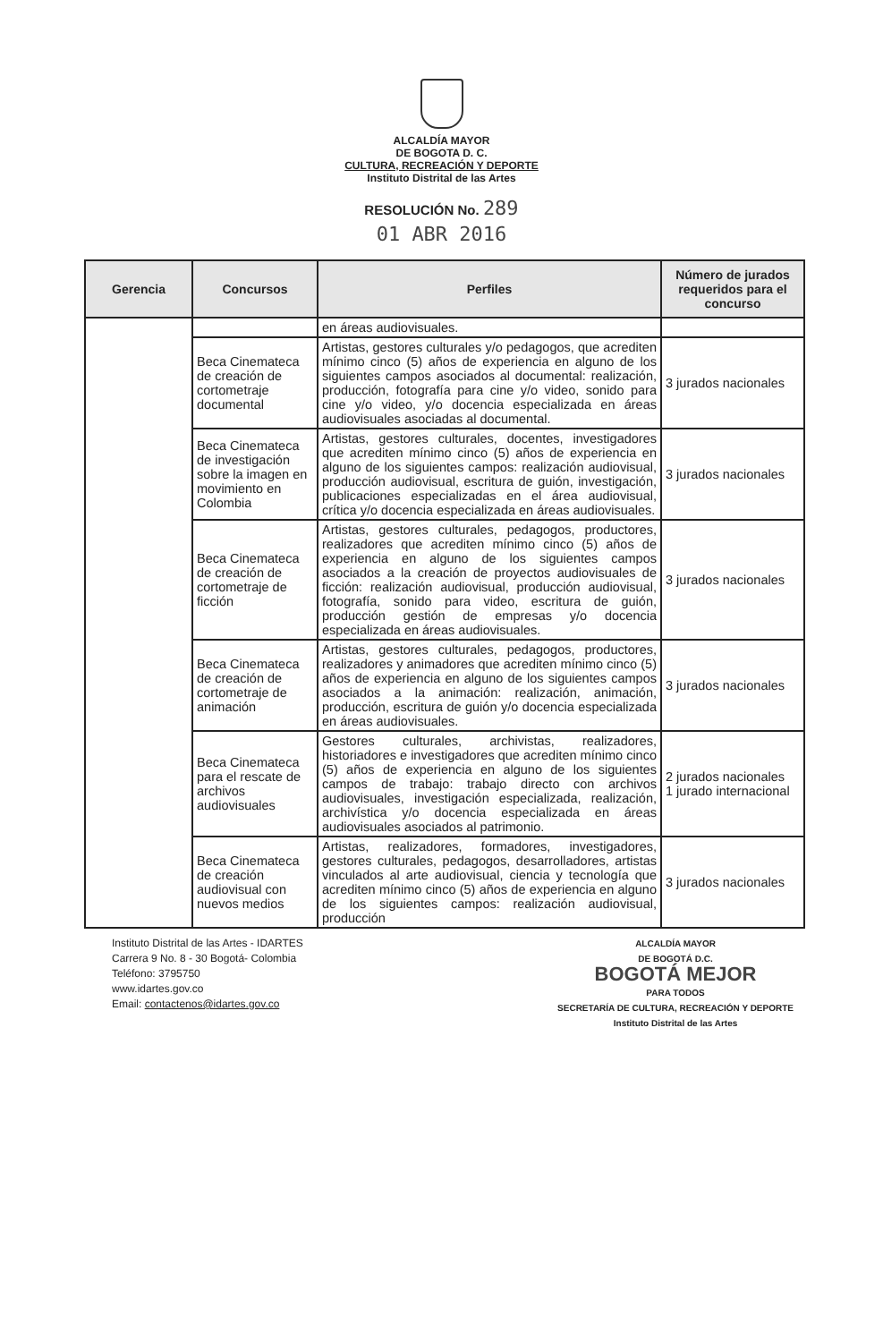ALCALDÍA MAYOR
DE BOGOTA D. C.
CULTURA, RECREACIÓN Y DEPORTE
Instituto Distrital de las Artes
RESOLUCIÓN No. 289
01 ABR 2016
| Gerencia | Concursos | Perfiles | Número de jurados requeridos para el concurso |
| --- | --- | --- | --- |
| | | en áreas audiovisuales. | |
| | Beca Cinemateca de creación de cortometraje documental | Artistas, gestores culturales y/o pedagogos, que acrediten mínimo cinco (5) años de experiencia en alguno de los siguientes campos asociados al documental: realización, producción, fotografía para cine y/o video, sonido para cine y/o video, y/o docencia especializada en áreas audiovisuales asociadas al documental. | 3 jurados nacionales |
| | Beca Cinemateca de investigación sobre la imagen en movimiento en Colombia | Artistas, gestores culturales, docentes, investigadores que acrediten mínimo cinco (5) años de experiencia en alguno de los siguientes campos: realización audiovisual, producción audiovisual, escritura de guión, investigación, publicaciones especializadas en el área audiovisual, crítica y/o docencia especializada en áreas audiovisuales. | 3 jurados nacionales |
| | Beca Cinemateca de creación de cortometraje de ficción | Artistas, gestores culturales, pedagogos, productores, realizadores que acrediten mínimo cinco (5) años de experiencia en alguno de los siguientes campos asociados a la creación de proyectos audiovisuales de ficción: realización audiovisual, producción audiovisual, fotografía, sonido para video, escritura de guión, producción gestión de empresas y/o docencia especializada en áreas audiovisuales. | 3 jurados nacionales |
| | Beca Cinemateca de creación de cortometraje de animación | Artistas, gestores culturales, pedagogos, productores, realizadores y animadores que acrediten mínimo cinco (5) años de experiencia en alguno de los siguientes campos asociados a la animación: realización, animación, producción, escritura de guión y/o docencia especializada en áreas audiovisuales. | 3 jurados nacionales |
| | Beca Cinemateca para el rescate de archivos audiovisuales | Gestores culturales, archivistas, realizadores, historiadores e investigadores que acrediten mínimo cinco (5) años de experiencia en alguno de los siguientes campos de trabajo: trabajo directo con archivos audiovisuales, investigación especializada, realización, archivística y/o docencia especializada en áreas audiovisuales asociados al patrimonio. | 2 jurados nacionales 1 jurado internacional |
| | Beca Cinemateca de creación audiovisual con nuevos medios | Artistas, realizadores, formadores, investigadores, gestores culturales, pedagogos, desarrolladores, artistas vinculados al arte audiovisual, ciencia y tecnología que acrediten mínimo cinco (5) años de experiencia en alguno de los siguientes campos: realización audiovisual, producción | 3 jurados nacionales |
Instituto Distrital de las Artes - IDARTES
Carrera 9 No. 8 - 30 Bogotá- Colombia
Teléfono: 3795750
www.idartes.gov.co
Email: contactenos@idartes.gov.co
ALCALDÍA MAYOR
DE BOGOTÁ D.C.
BOGOTÁ MEJOR
PARA TODOS
SECRETARÍA DE CULTURA, RECREACIÓN Y DEPORTE
Instituto Distrital de las Artes